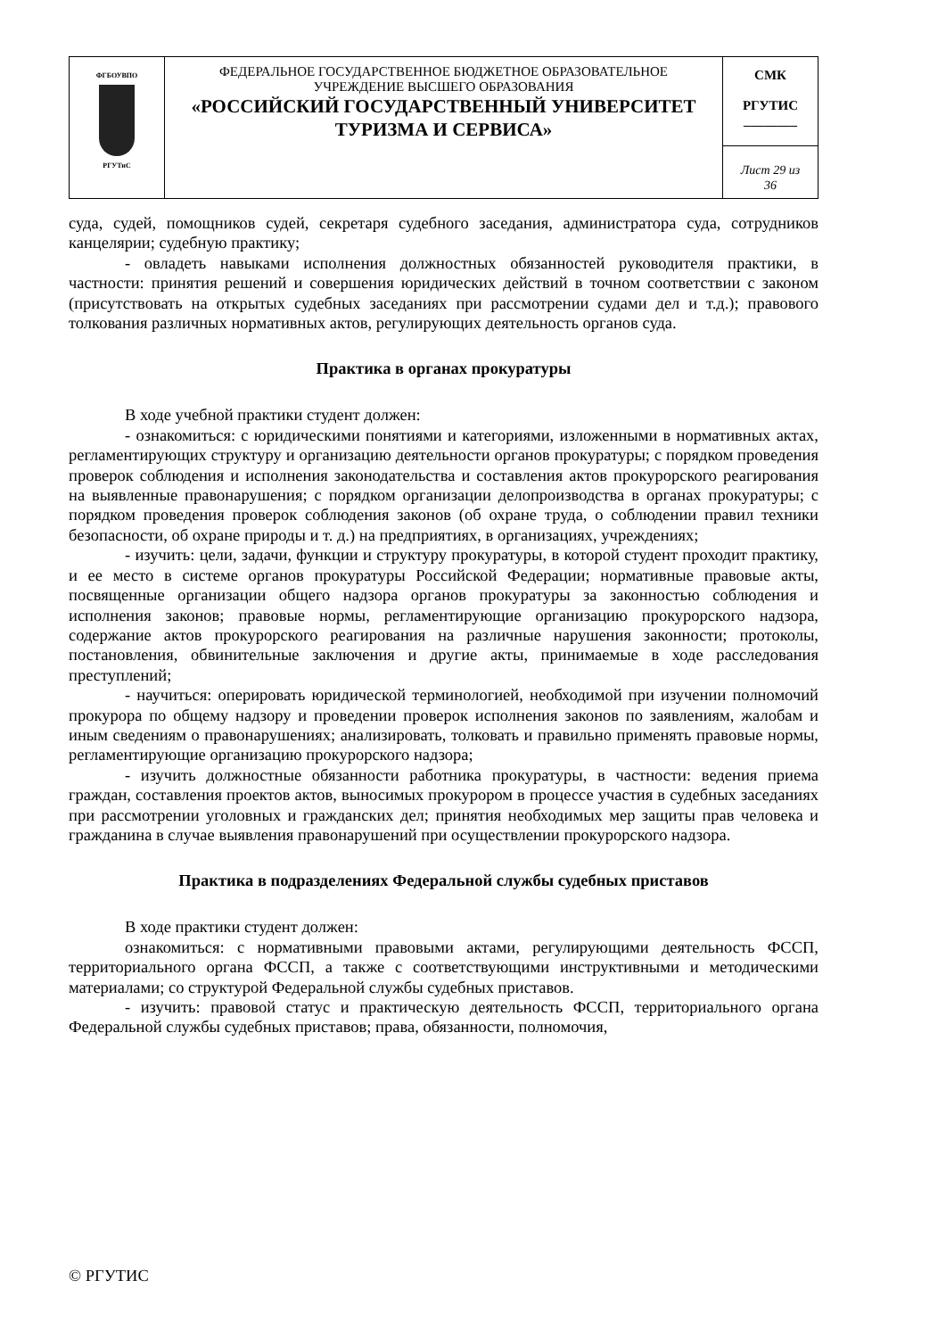| ФГБОУВПО РГУТиС | ФЕДЕРАЛЬНОЕ ГОСУДАРСТВЕННОЕ БЮДЖЕТНОЕ ОБРАЗОВАТЕЛЬНОЕ УЧРЕЖДЕНИЕ ВЫСШЕГО ОБРАЗОВАНИЯ «РОССИЙСКИЙ ГОСУДАРСТВЕННЫЙ УНИВЕРСИТЕТ ТУРИЗМА И СЕРВИСА» | СМК РГУТИС ________ |
| | | Лист 29 из 36 |
суда, судей, помощников судей, секретаря судебного заседания, администратора суда, сотрудников канцелярии; судебную практику;
- овладеть навыками исполнения должностных обязанностей руководителя практики, в частности: принятия решений и совершения юридических действий в точном соответствии с законом (присутствовать на открытых судебных заседаниях при рассмотрении судами дел и т.д.); правового толкования различных нормативных актов, регулирующих деятельность органов суда.
Практика в органах прокуратуры
В ходе учебной практики студент должен:
- ознакомиться: с юридическими понятиями и категориями, изложенными в нормативных актах, регламентирующих структуру и организацию деятельности органов прокуратуры; с порядком проведения проверок соблюдения и исполнения законодательства и составления актов прокурорского реагирования на выявленные правонарушения; с порядком организации делопроизводства в органах прокуратуры; с порядком проведения проверок соблюдения законов (об охране труда, о соблюдении правил техники безопасности, об охране природы и т. д.) на предприятиях, в организациях, учреждениях;
- изучить: цели, задачи, функции и структуру прокуратуры, в которой студент проходит практику, и ее место в системе органов прокуратуры Российской Федерации; нормативные правовые акты, посвященные организации общего надзора органов прокуратуры за законностью соблюдения и исполнения законов; правовые нормы, регламентирующие организацию прокурорского надзора, содержание актов прокурорского реагирования на различные нарушения законности; протоколы, постановления, обвинительные заключения и другие акты, принимаемые в ходе расследования преступлений;
- научиться: оперировать юридической терминологией, необходимой при изучении полномочий прокурора по общему надзору и проведении проверок исполнения законов по заявлениям, жалобам и иным сведениям о правонарушениях; анализировать, толковать и правильно применять правовые нормы, регламентирующие организацию прокурорского надзора;
- изучить должностные обязанности работника прокуратуры, в частности: ведения приема граждан, составления проектов актов, выносимых прокурором в процессе участия в судебных заседаниях при рассмотрении уголовных и гражданских дел; принятия необходимых мер защиты прав человека и гражданина в случае выявления правонарушений при осуществлении прокурорского надзора.
Практика в подразделениях Федеральной службы судебных приставов
В ходе практики студент должен:
ознакомиться: с нормативными правовыми актами, регулирующими деятельность ФССП, территориального органа ФССП, а также с соответствующими инструктивными и методическими материалами; со структурой Федеральной службы судебных приставов.
- изучить: правовой статус и практическую деятельность ФССП, территориального органа Федеральной службы судебных приставов; права, обязанности, полномочия,
© РГУТИС